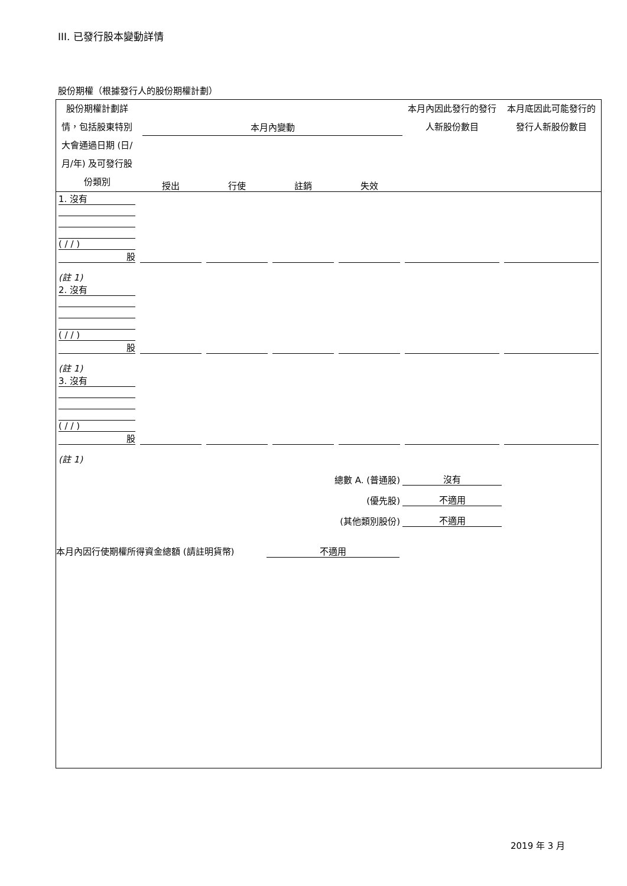III. 已發行股本變動詳情
股份期權（根據發行人的股份期權計劃）
| 股份期權計劃詳情，包括股東特別大會通過日期 (日/月/年) 及可發行股份類別 | 本月內變動 / 授出 / 行使 / 註銷 / 失效 / | 本月內因此發行的發行人新股份數目 | 本月底因此可能發行的發行人新股份數目 |
| 1. 沒有 ( / / ) 股 | | | | | | |
| (註 1) | | | | | | |
| 2. 沒有 ( / / ) 股 | | | | | | |
| (註 1) | | | | | | |
| 3. 沒有 ( / / ) 股 | | | | | | |
| (註 1) | | | | | | |
| 總數 A. (普通股) | | | | | 沒有 | |
| (優先股) | | | | | 不適用 | |
| (其他類別股份) | | | | | 不適用 | |
本月內因行使期權所得資金總額 (請註明貨幣) 不適用
2019 年 3 月